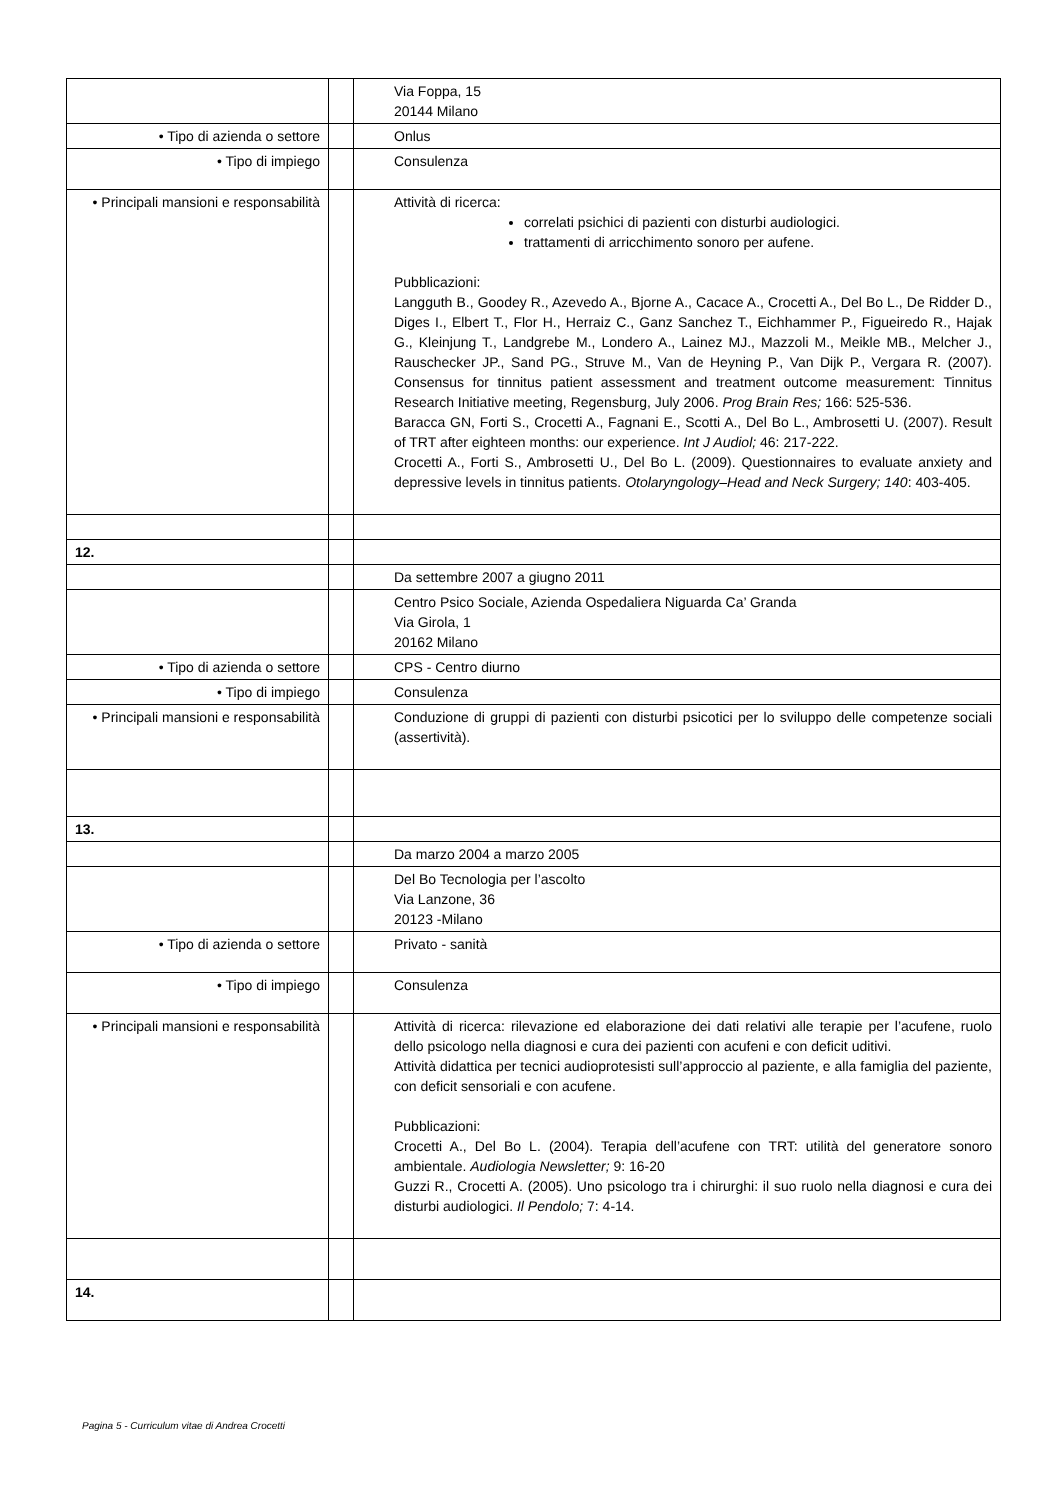| | | Via Foppa, 15 20144 Milano |
| • Tipo di azienda o settore | | Onlus |
| • Tipo di impiego | | Consulenza |
| • Principali mansioni e responsabilità | | Attività di ricerca: correlati psichici di pazienti con disturbi audiologici. trattamenti di arricchimento sonoro per aufene. Pubblicazioni: Langguth B., Goodey R., Azevedo A., Bjorne A., Cacace A., Crocetti A., Del Bo L., De Ridder D., Diges I., Elbert T., Flor H., Herraiz C., Ganz Sanchez T., Eichhammer P., Figueiredo R., Hajak G., Kleinjung T., Landgrebe M., Londero A., Lainez MJ., Mazzoli M., Meikle MB., Melcher J., Rauschecker JP., Sand PG., Struve M., Van de Heyning P., Van Dijk P., Vergara R. (2007). Consensus for tinnitus patient assessment and treatment outcome measurement: Tinnitus Research Initiative meeting, Regensburg, July 2006. Prog Brain Res; 166: 525-536. Baracca GN, Forti S., Crocetti A., Fagnani E., Scotti A., Del Bo L., Ambrosetti U. (2007). Result of TRT after eighteen months: our experience. Int J Audiol; 46: 217-222. Crocetti A., Forti S., Ambrosetti U., Del Bo L. (2009). Questionnaires to evaluate anxiety and depressive levels in tinnitus patients. Otolaryngology–Head and Neck Surgery; 140 : 403-405. |
| 12. | | |
| | | Da settembre 2007 a giugno 2011 |
| | | Centro Psico Sociale, Azienda Ospedaliera Niguarda Ca’ Granda Via Girola, 1 20162 Milano |
| • Tipo di azienda o settore | | CPS - Centro diurno |
| • Tipo di impiego | | Consulenza |
| • Principali mansioni e responsabilità | | Conduzione di gruppi di pazienti con disturbi psicotici per lo sviluppo delle competenze sociali (assertività). |
| 13. | | |
| | | Da marzo 2004 a marzo 2005 |
| | | Del Bo Tecnologia per l’ascolto Via Lanzone, 36 20123 -Milano |
| • Tipo di azienda o settore | | Privato - sanità |
| • Tipo di impiego | | Consulenza |
| • Principali mansioni e responsabilità | | Attività di ricerca: rilevazione ed elaborazione dei dati relativi alle terapie per l’acufene, ruolo dello psicologo nella diagnosi e cura dei pazienti con acufeni e con deficit uditivi. Attività didattica per tecnici audioprotesisti sull’approccio al paziente, e alla famiglia del paziente, con deficit sensoriali e con acufene. Pubblicazioni: Crocetti A., Del Bo L. (2004). Terapia dell’acufene con TRT: utilità del generatore sonoro ambientale. Audiologia Newsletter; 9: 16-20 Guzzi R., Crocetti A. (2005). Uno psicologo tra i chirurghi: il suo ruolo nella diagnosi e cura dei disturbi audiologici. Il Pendolo; 7: 4-14. |
| 14. | | |
Pagina 5 - Curriculum vitae di Andrea Crocetti